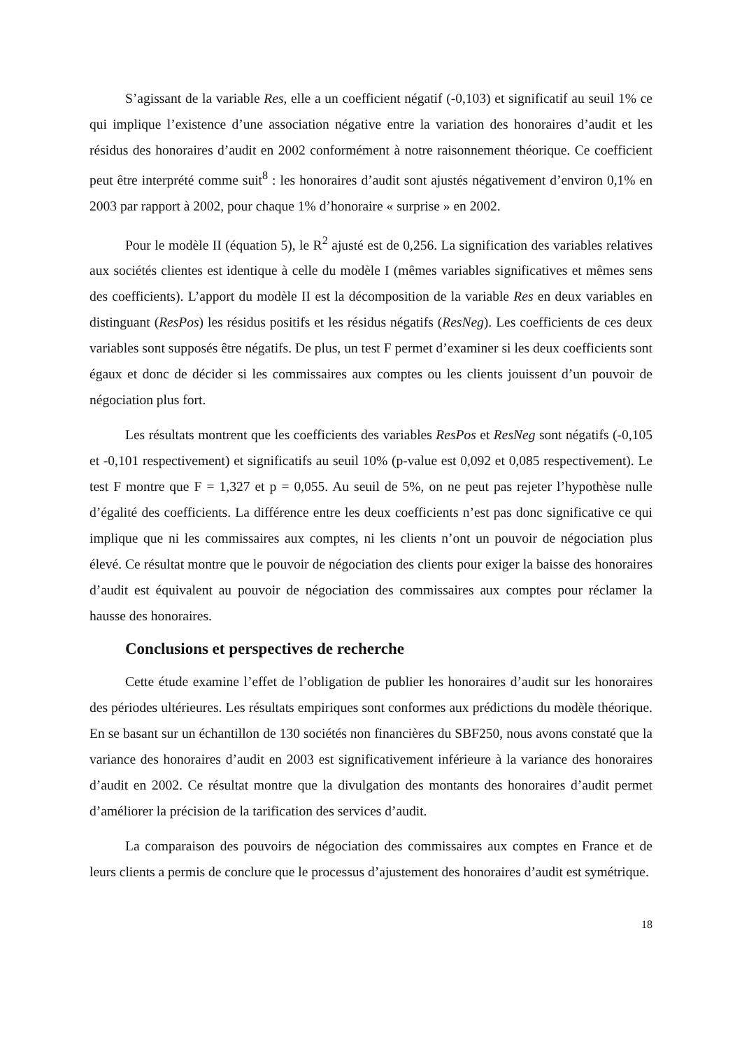S’agissant de la variable Res, elle a un coefficient négatif (-0,103) et significatif au seuil 1% ce qui implique l’existence d’une association négative entre la variation des honoraires d’audit et les résidus des honoraires d’audit en 2002 conformément à notre raisonnement théorique. Ce coefficient peut être interprété comme suit<sup>8</sup> : les honoraires d’audit sont ajustés négativement d’environ 0,1% en 2003 par rapport à 2002, pour chaque 1% d’honoraire « surprise » en 2002.
Pour le modèle II (équation 5), le R<sup>2</sup> ajusté est de 0,256. La signification des variables relatives aux sociétés clientes est identique à celle du modèle I (mêmes variables significatives et mêmes sens des coefficients). L’apport du modèle II est la décomposition de la variable Res en deux variables en distinguant (ResPos) les résidus positifs et les résidus négatifs (ResNeg). Les coefficients de ces deux variables sont supposés être négatifs. De plus, un test F permet d’examiner si les deux coefficients sont égaux et donc de décider si les commissaires aux comptes ou les clients jouissent d’un pouvoir de négociation plus fort.
Les résultats montrent que les coefficients des variables ResPos et ResNeg sont négatifs (-0,105 et -0,101 respectivement) et significatifs au seuil 10% (p-value est 0,092 et 0,085 respectivement). Le test F montre que F = 1,327 et p = 0,055. Au seuil de 5%, on ne peut pas rejeter l’hypothèse nulle d’égalité des coefficients. La différence entre les deux coefficients n’est pas donc significative ce qui implique que ni les commissaires aux comptes, ni les clients n’ont un pouvoir de négociation plus élevé. Ce résultat montre que le pouvoir de négociation des clients pour exiger la baisse des honoraires d’audit est équivalent au pouvoir de négociation des commissaires aux comptes pour réclamer la hausse des honoraires.
Conclusions et perspectives de recherche
Cette étude examine l’effet de l’obligation de publier les honoraires d’audit sur les honoraires des périodes ultérieures. Les résultats empiriques sont conformes aux prédictions du modèle théorique. En se basant sur un échantillon de 130 sociétés non financières du SBF250, nous avons constaté que la variance des honoraires d’audit en 2003 est significativement inférieure à la variance des honoraires d’audit en 2002. Ce résultat montre que la divulgation des montants des honoraires d’audit permet d’améliorer la précision de la tarification des services d’audit.
La comparaison des pouvoirs de négociation des commissaires aux comptes en France et de leurs clients a permis de conclure que le processus d’ajustement des honoraires d’audit est symétrique.
18